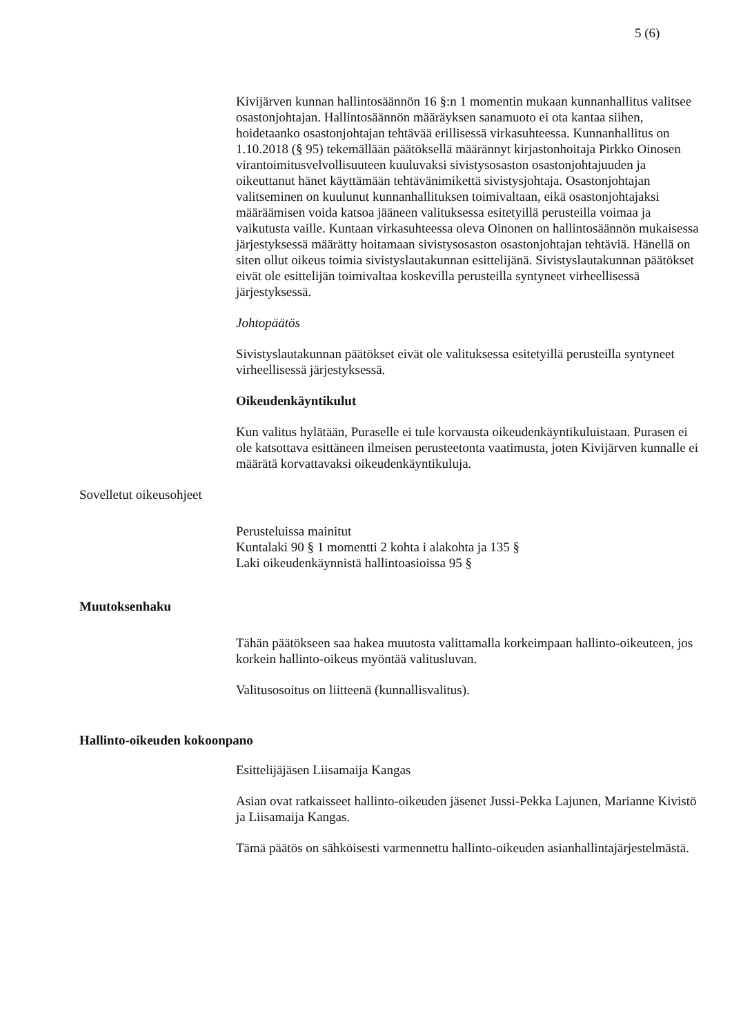5 (6)
Kivijärven kunnan hallintosäännön 16 §:n 1 momentin mukaan kunnanhallitus valitsee osastonjohtajan. Hallintosäännön määräyksen sanamuoto ei ota kantaa siihen, hoidetaanko osastonjohtajan tehtävää erillisessä virkasuhteessa. Kunnanhallitus on 1.10.2018 (§ 95) tekemällään päätöksellä määrännyt kirjastonhoitaja Pirkko Oinosen virantoimitusvelvollisuuteen kuuluvaksi sivistysosaston osastonjohtajuuden ja oikeuttanut hänet käyttämään tehtävänimikettä sivistysjohtaja. Osastonjohtajan valitseminen on kuulunut kunnanhallituksen toimivaltaan, eikä osastonjohtajaksi määräämisen voida katsoa jääneen valituksessa esitetyillä perusteilla voimaa ja vaikutusta vaille. Kuntaan virkasuhteessa oleva Oinonen on hallintosäännön mukaisessa järjestyksessä määrätty hoitamaan sivistysosaston osastonjohtajan tehtäviä. Hänellä on siten ollut oikeus toimia sivistyslautakunnan esittelijänä. Sivistyslautakunnan päätökset eivät ole esittelijän toimivaltaa koskevilla perusteilla syntyneet virheellisessä järjestyksessä.
Johtopäätös
Sivistyslautakunnan päätökset eivät ole valituksessa esitetyillä perusteilla syntyneet virheellisessä järjestyksessä.
Oikeudenkäyntikulut
Kun valitus hylätään, Puraselle ei tule korvausta oikeudenkäyntikuluistaan. Purasen ei ole katsottava esittäneen ilmeisen perusteetonta vaatimusta, joten Kivijärven kunnalle ei määrätä korvattavaksi oikeudenkäyntikuluja.
Sovelletut oikeusohjeet
Perusteluissa mainitut
Kuntalaki 90 § 1 momentti 2 kohta i alakohta ja 135 §
Laki oikeudenkäynnistä hallintoasioissa 95 §
Muutoksenhaku
Tähän päätökseen saa hakea muutosta valittamalla korkeimpaan hallinto-oikeuteen, jos korkein hallinto-oikeus myöntää valitusluvan.
Valitusosoitus on liitteenä (kunnallisvalitus).
Hallinto-oikeuden kokoonpano
Esittelijäjäsen Liisamaija Kangas
Asian ovat ratkaisseet hallinto-oikeuden jäsenet Jussi-Pekka Lajunen, Marianne Kivistö ja Liisamaija Kangas.
Tämä päätös on sähköisesti varmennettu hallinto-oikeuden asianhallintajärjestelmästä.